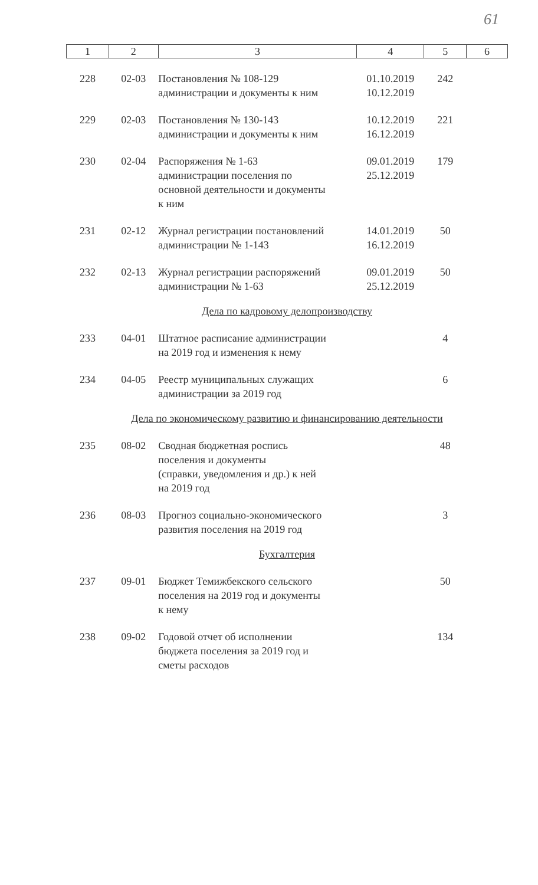61
| 1 | 2 | 3 | 4 | 5 | 6 |
| --- | --- | --- | --- | --- | --- |
| 228 | 02-03 | Постановления № 108-129 администрации и документы к ним | 01.10.2019 10.12.2019 | 242 | |
| 229 | 02-03 | Постановления № 130-143 администрации и документы к ним | 10.12.2019 16.12.2019 | 221 | |
| 230 | 02-04 | Распоряжения № 1-63 администрации поселения по основной деятельности и документы к ним | 09.01.2019 25.12.2019 | 179 | |
| 231 | 02-12 | Журнал регистрации постановлений администрации № 1-143 | 14.01.2019 16.12.2019 | 50 | |
| 232 | 02-13 | Журнал регистрации распоряжений администрации № 1-63 | 09.01.2019 25.12.2019 | 50 | |
| Дела по кадровому делопроизводству | | | | | |
| 233 | 04-01 | Штатное расписание администрации на 2019 год и изменения к нему | | 4 | |
| 234 | 04-05 | Реестр муниципальных служащих администрации за 2019 год | | 6 | |
| Дела по экономическому развитию и финансированию деятельности | | | | | |
| 235 | 08-02 | Сводная бюджетная роспись поселения и документы (справки, уведомления и др.) к ней на 2019 год | | 48 | |
| 236 | 08-03 | Прогноз социально-экономического развития поселения на 2019 год | | 3 | |
| Бухгалтерия | | | | | |
| 237 | 09-01 | Бюджет Темижбекского сельского поселения на 2019 год и документы к нему | | 50 | |
| 238 | 09-02 | Годовой отчет об исполнении бюджета поселения за 2019 год и сметы расходов | | 134 | |